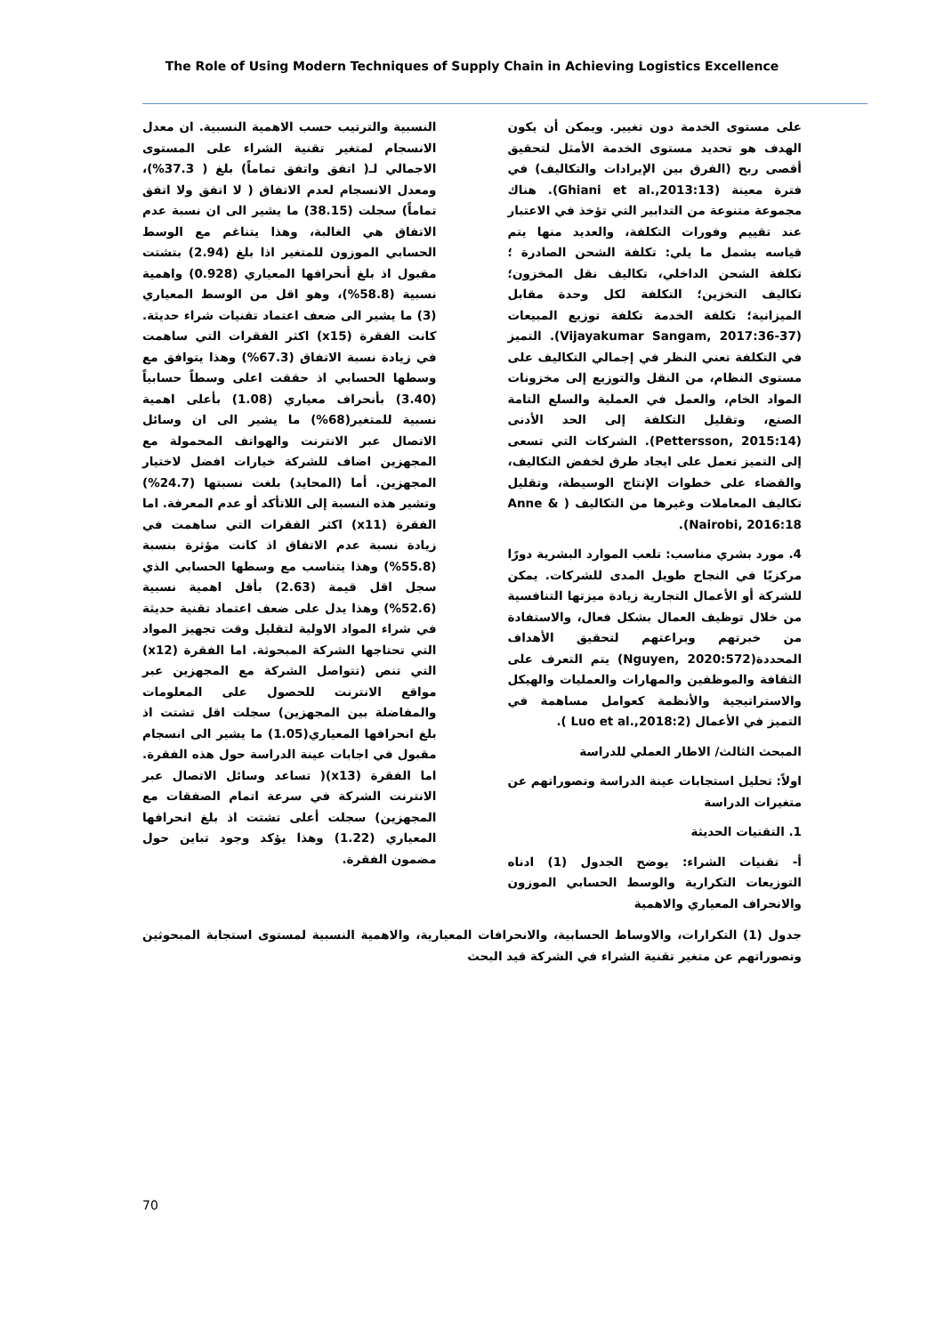The Role of Using Modern Techniques of Supply Chain in Achieving Logistics Excellence
على مستوى الخدمة دون تغيير. ويمكن أن يكون الهدف هو تحديد مستوى الخدمة الأمثل لتحقيق أقصى ربح (الفرق بين الإيرادات والتكاليف) في فترة معينة (Ghiani et al.,2013:13). هناك مجموعة متنوعة من التدابير التي تؤخذ في الاعتبار عند تقييم وفورات التكلفة، والعديد منها يتم قياسه يشمل ما يلي: تكلفة الشحن الصادرة ؛ تكلفة الشحن الداخلي، تكاليف نقل المخزون؛ تكاليف التخزين؛ التكلفة لكل وحدة مقابل الميزانية؛ تكلفة الخدمة تكلفة توزيع المبيعات (Vijayakumar Sangam, 2017:36-37). التميز في التكلفة تعني النظر في إجمالي التكاليف على مستوى النظام، من النقل والتوزيع إلى مخزونات المواد الخام، والعمل في العملية والسلع التامة الصنع، وتقليل التكلفة إلى الحد الأدنى (Pettersson, 2015:14). الشركات التي تسعى إلى التميز تعمل على ايجاد طرق لخفض التكاليف، والقضاء على خطوات الإنتاج الوسيطة، وتقليل تكاليف المعاملات وغيرها من التكاليف ( Anne & Nairobi, 2016:18).
4. مورد بشري مناسب: تلعب الموارد البشرية دورًا مركزيًا في النجاح طويل المدى للشركات. يمكن للشركة أو الأعمال التجارية زيادة ميزتها التنافسية من خلال توظيف العمال بشكل فعال، والاستفادة من خبرتهم وبراعتهم لتحقيق الأهداف المحددة(Nguyen, 2020:572) يتم التعرف على الثقافة والموظفين والمهارات والعمليات والهيكل والاستراتيجية والأنظمة كعوامل مساهمة في التميز في الأعمال (Luo et al.,2018:2 ).
المبحث الثالث/ الاطار العملي للدراسة
اولاً: تحليل استجابات عينة الدراسة وتصوراتهم عن متغيرات الدراسة
1. التقنيات الحديثة
أ- تقنيات الشراء: يوضح الجدول (1) ادناه التوزيعات التكرارية والوسط الحسابي الموزون والانحراف المعياري والاهمية
النسبية والترتيب حسب الاهمية النسبية. ان معدل الانسجام لمتغير تقنية الشراء على المستوى الاجمالي لـ( اتفق واتفق تماماً) بلغ ( 37.3%)، ومعدل الانسجام لعدم الاتفاق ( لا اتفق ولا اتفق تماماً) سجلت (38.15) ما يشير الى ان نسبة عدم الاتفاق هي الغالبة، وهذا يتناغم مع الوسط الحسابي الموزون للمتغير اذا بلغ (2.94) بتشتت مقبول اذ بلغ أنحرافها المعياري (0.928) واهمية نسبية (58.8%)، وهو اقل من الوسط المعياري (3) ما يشير الى ضعف اعتماد تقنيات شراء حديثة. كانت الفقرة (x15) اكثر الفقرات التي ساهمت في زيادة نسبة الاتفاق (67.3%) وهذا يتوافق مع وسطها الحسابي اذ حققت اعلى وسطاً حسابياً (3.40) بأنحراف معياري (1.08) بأعلى اهمية نسبية للمتغير(68%) ما يشير الى ان وسائل الاتصال عبر الانترنت والهواتف المحمولة مع المجهزين اضاف للشركة خيارات افضل لاختيار المجهزين. أما (المحايد) بلغت نسبتها (24.7%) وتشير هذه النسبة إلى اللاتأكد أو عدم المعرفة. اما الفقرة (x11) اكثر الفقرات التي ساهمت في زيادة نسبة عدم الاتفاق اذ كانت مؤثرة بنسبة (55.8%) وهذا يتناسب مع وسطها الحسابي الذي سجل اقل قيمة (2.63) بأقل اهمية نسبية (52.6%) وهذا يدل على ضعف اعتماد تقنية حديثة في شراء المواد الاولية لتقليل وقت تجهيز المواد التي تحتاجها الشركة المبحوثة. اما الفقرة (x12) التي تنص (تتواصل الشركة مع المجهزين عبر مواقع الانترنت للحصول على المعلومات والمفاضلة بين المجهزين) سجلت اقل تشتت اذ بلغ انحرافها المعياري(1.05) ما يشير الى انسجام مقبول في اجابات عينة الدراسة حول هذه الفقرة. اما الفقرة (x13)( تساعد وسائل الاتصال عبر الانترنت الشركة في سرعة اتمام الصفقات مع المجهزين) سجلت أعلى تشتت اذ بلغ انحرافها المعياري (1.22) وهذا يؤكد وجود تباين حول مضمون الفقرة.
جدول (1) التكرارات، والاوساط الحسابية، والانحرافات المعيارية، والاهمية النسبية لمستوى استجابة المبحوثين وتصوراتهم عن متغير تقنية الشراء في الشركة قيد البحث
70